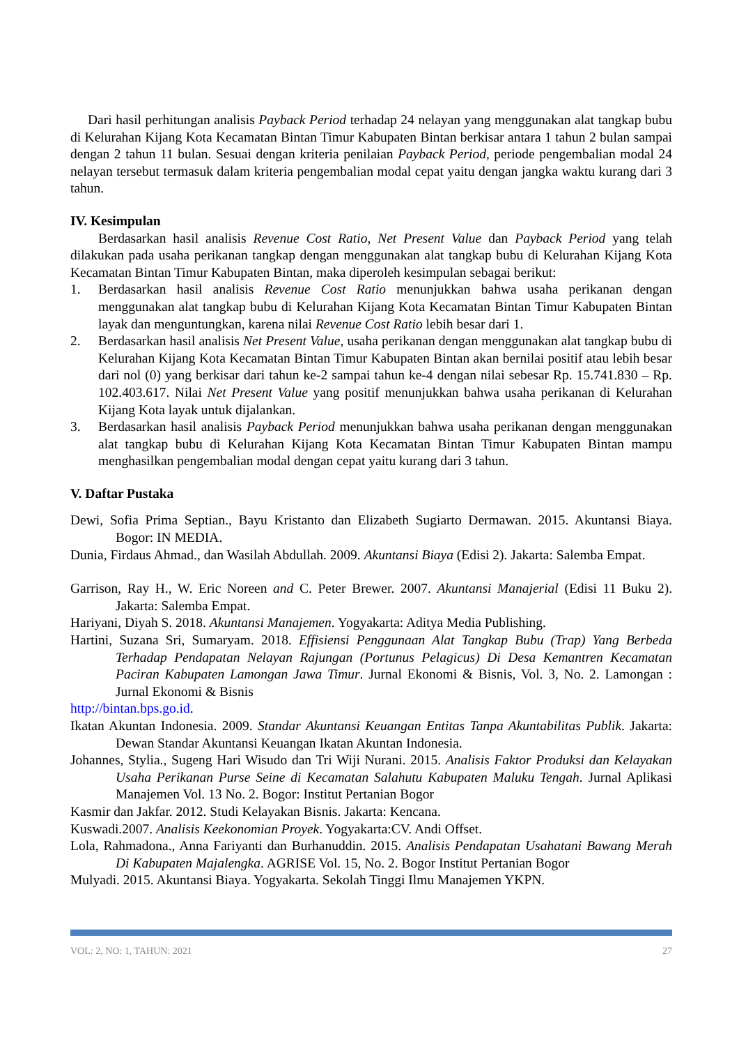Dari hasil perhitungan analisis Payback Period terhadap 24 nelayan yang menggunakan alat tangkap bubu di Kelurahan Kijang Kota Kecamatan Bintan Timur Kabupaten Bintan berkisar antara 1 tahun 2 bulan sampai dengan 2 tahun 11 bulan. Sesuai dengan kriteria penilaian Payback Period, periode pengembalian modal 24 nelayan tersebut termasuk dalam kriteria pengembalian modal cepat yaitu dengan jangka waktu kurang dari 3 tahun.
IV. Kesimpulan
Berdasarkan hasil analisis Revenue Cost Ratio, Net Present Value dan Payback Period yang telah dilakukan pada usaha perikanan tangkap dengan menggunakan alat tangkap bubu di Kelurahan Kijang Kota Kecamatan Bintan Timur Kabupaten Bintan, maka diperoleh kesimpulan sebagai berikut:
1. Berdasarkan hasil analisis Revenue Cost Ratio menunjukkan bahwa usaha perikanan dengan menggunakan alat tangkap bubu di Kelurahan Kijang Kota Kecamatan Bintan Timur Kabupaten Bintan layak dan menguntungkan, karena nilai Revenue Cost Ratio lebih besar dari 1.
2. Berdasarkan hasil analisis Net Present Value, usaha perikanan dengan menggunakan alat tangkap bubu di Kelurahan Kijang Kota Kecamatan Bintan Timur Kabupaten Bintan akan bernilai positif atau lebih besar dari nol (0) yang berkisar dari tahun ke-2 sampai tahun ke-4 dengan nilai sebesar Rp. 15.741.830 – Rp. 102.403.617. Nilai Net Present Value yang positif menunjukkan bahwa usaha perikanan di Kelurahan Kijang Kota layak untuk dijalankan.
3. Berdasarkan hasil analisis Payback Period menunjukkan bahwa usaha perikanan dengan menggunakan alat tangkap bubu di Kelurahan Kijang Kota Kecamatan Bintan Timur Kabupaten Bintan mampu menghasilkan pengembalian modal dengan cepat yaitu kurang dari 3 tahun.
V. Daftar Pustaka
Dewi, Sofia Prima Septian., Bayu Kristanto dan Elizabeth Sugiarto Dermawan. 2015. Akuntansi Biaya. Bogor: IN MEDIA.
Dunia, Firdaus Ahmad., dan Wasilah Abdullah. 2009. Akuntansi Biaya (Edisi 2). Jakarta: Salemba Empat.
Garrison, Ray H., W. Eric Noreen and C. Peter Brewer. 2007. Akuntansi Manajerial (Edisi 11 Buku 2). Jakarta: Salemba Empat.
Hariyani, Diyah S. 2018. Akuntansi Manajemen. Yogyakarta: Aditya Media Publishing.
Hartini, Suzana Sri, Sumaryam. 2018. Effisiensi Penggunaan Alat Tangkap Bubu (Trap) Yang Berbeda Terhadap Pendapatan Nelayan Rajungan (Portunus Pelagicus) Di Desa Kemantren Kecamatan Paciran Kabupaten Lamongan Jawa Timur. Jurnal Ekonomi & Bisnis, Vol. 3, No. 2. Lamongan : Jurnal Ekonomi & Bisnis
http://bintan.bps.go.id.
Ikatan Akuntan Indonesia. 2009. Standar Akuntansi Keuangan Entitas Tanpa Akuntabilitas Publik. Jakarta: Dewan Standar Akuntansi Keuangan Ikatan Akuntan Indonesia.
Johannes, Stylia., Sugeng Hari Wisudo dan Tri Wiji Nurani. 2015. Analisis Faktor Produksi dan Kelayakan Usaha Perikanan Purse Seine di Kecamatan Salahutu Kabupaten Maluku Tengah. Jurnal Aplikasi Manajemen Vol. 13 No. 2. Bogor: Institut Pertanian Bogor
Kasmir dan Jakfar. 2012. Studi Kelayakan Bisnis. Jakarta: Kencana.
Kuswadi.2007. Analisis Keekonomian Proyek. Yogyakarta:CV. Andi Offset.
Lola, Rahmadona., Anna Fariyanti dan Burhanuddin. 2015. Analisis Pendapatan Usahatani Bawang Merah Di Kabupaten Majalengka. AGRISE Vol. 15, No. 2. Bogor Institut Pertanian Bogor
Mulyadi. 2015. Akuntansi Biaya. Yogyakarta. Sekolah Tinggi Ilmu Manajemen YKPN.
VOL: 2, NO: 1, TAHUN: 2021 27